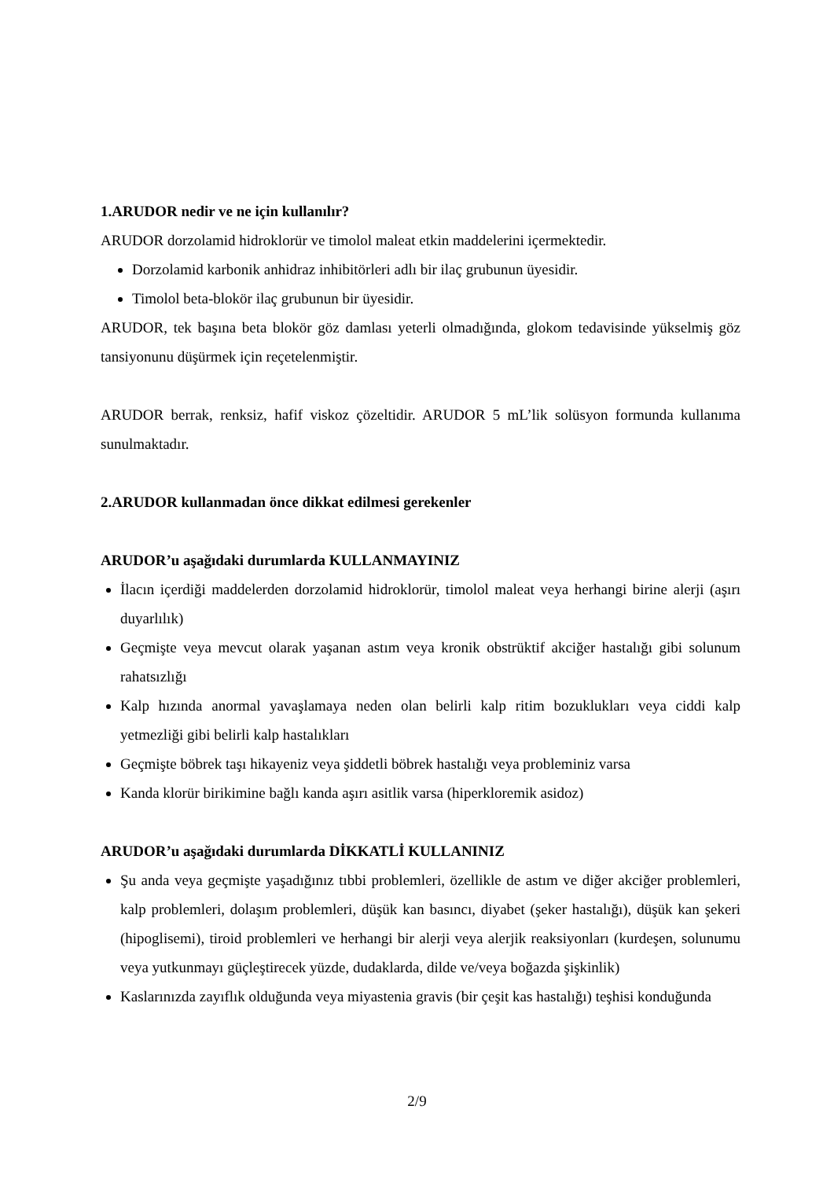1.ARUDOR nedir ve ne için kullanılır?
ARUDOR dorzolamid hidroklorür ve timolol maleat etkin maddelerini içermektedir.
Dorzolamid karbonik anhidraz inhibitörleri adlı bir ilaç grubunun üyesidir.
Timolol beta-blokör ilaç grubunun bir üyesidir.
ARUDOR, tek başına beta blokör göz damlası yeterli olmadığında, glokom tedavisinde yükselmiş göz tansiyonunu düşürmek için reçetelenmiştir.
ARUDOR berrak, renksiz, hafif viskoz çözeltidir. ARUDOR 5 mL’lik solüsyon formunda kullanıma sunulmaktadır.
2.ARUDOR kullanmadan önce dikkat edilmesi gerekenler
ARUDOR’u aşağıdaki durumlarda KULLANMAYINIZ
İlacın içerdiği maddelerden dorzolamid hidroklorür, timolol maleat veya herhangi birine alerji (aşırı duyarlılık)
Geçmişte veya mevcut olarak yaşanan astım veya kronik obstrüktif akciğer hastalığı gibi solunum rahatsızlığı
Kalp hızında anormal yavaşlamaya neden olan belirli kalp ritim bozuklukları veya ciddi kalp yetmezliği gibi belirli kalp hastalıkları
Geçmişte böbrek taşı hikayeniz veya şiddetli böbrek hastalığı veya probleminiz varsa
Kanda klorür birikimine bağlı kanda aşırı asitlik varsa (hiperkloremik asidoz)
ARUDOR’u aşağıdaki durumlarda DİKKATLİ KULLANINIZ
Şu anda veya geçmişte yaşadığınız tıbbi problemleri, özellikle de astım ve diğer akciğer problemleri, kalp problemleri, dolaşım problemleri, düşük kan basıncı, diyabet (şeker hastalığı), düşük kan şekeri (hipoglisemi), tiroid problemleri ve herhangi bir alerji veya alerjik reaksiyonları (kurdeşen, solunumu veya yutkunmayı güçleştirecek yüzde, dudaklarda, dilde ve/veya boğazda şişkinlik)
Kaslarınızda zayıflık olduğunda veya miyastenia gravis (bir çeşit kas hastalığı) teşhisi konduğunda
2/9